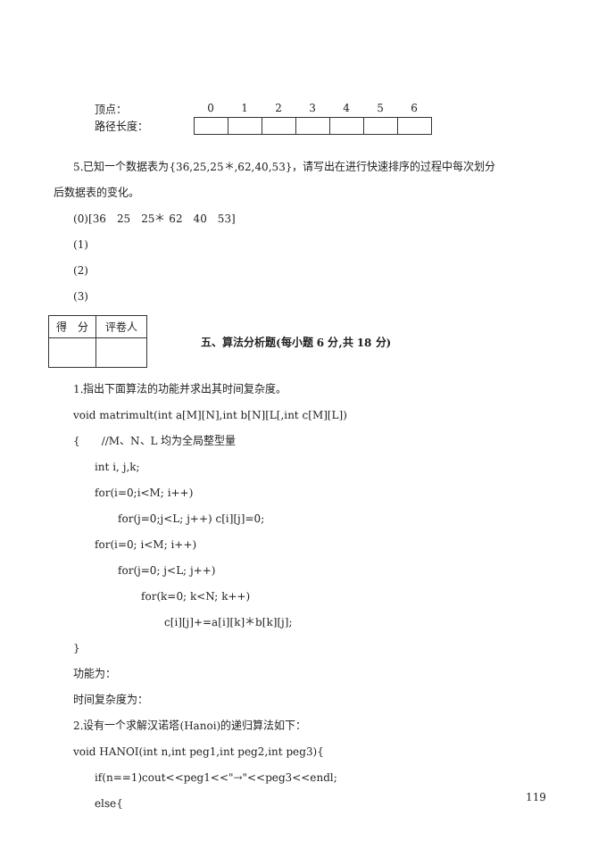| 顶点： | 0 | 1 | 2 | 3 | 4 | 5 | 6 |
| 路径长度： | | | | | | | |
5.已知一个数据表为{36,25,25＊,62,40,53}，请写出在进行快速排序的过程中每次划分
后数据表的变化。
(0)[36　25　25＊ 62　40　53]
(1)
(2)
(3)
| 得 分 | 评卷人 |
五、算法分析题(每小题 6 分,共 18 分)
1.指出下面算法的功能并求出其时间复杂度。
void matrimult(int a[M][N],int b[N][L[,int c[M][L])
{　　//M、N、L 均为全局整型量
int i, j,k;
for(i=0;i<M; i++)
for(j=0;j<L; j++) c[i][j]=0;
for(i=0; i<M; i++)
for(j=0; j<L; j++)
for(k=0; k<N; k++)
c[i][j]+=a[i][k]＊b[k][j];
}
功能为：
时间复杂度为：
2.设有一个求解汉诺塔(Hanoi)的递归算法如下：
void HANOI(int n,int peg1,int peg2,int peg3){
if(n==1)cout<<peg1<<"→"<<peg3<<endl;
else{
119